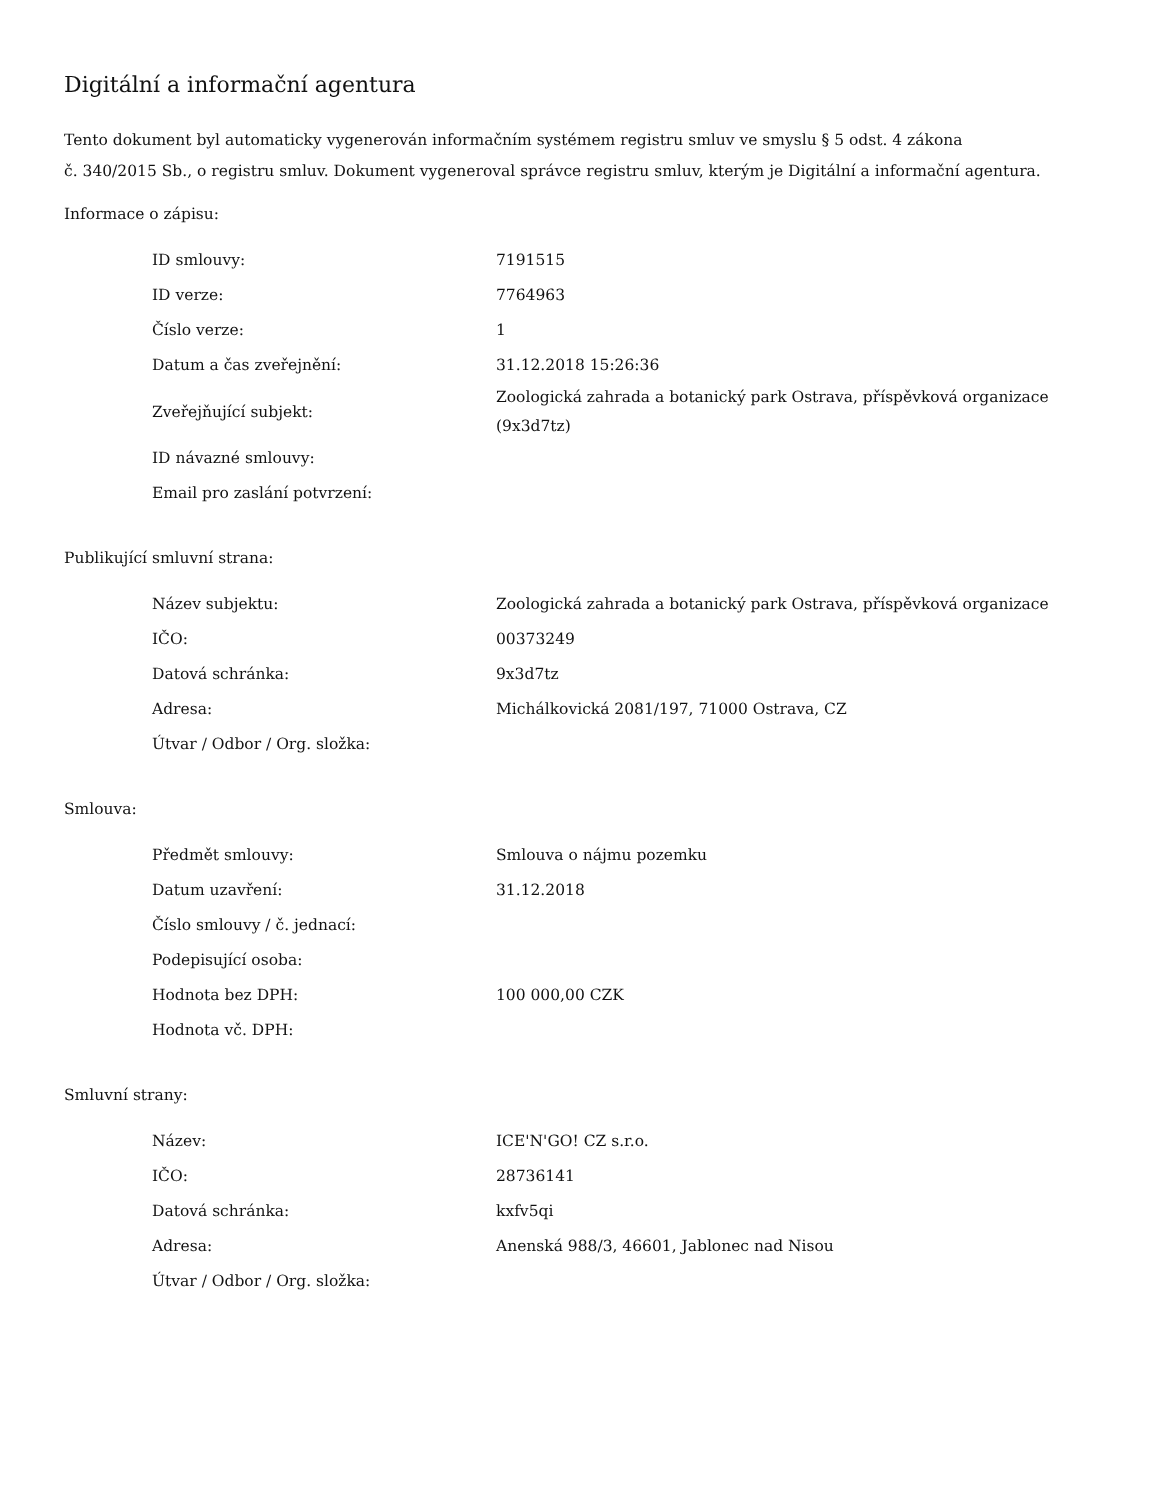Digitální a informační agentura
Tento dokument byl automaticky vygenerován informačním systémem registru smluv ve smyslu § 5 odst. 4 zákona
č. 340/2015 Sb., o registru smluv. Dokument vygeneroval správce registru smluv, kterým je Digitální a informační agentura.
Informace o zápisu:
| ID smlouvy: | 7191515 |
| ID verze: | 7764963 |
| Číslo verze: | 1 |
| Datum a čas zveřejnění: | 31.12.2018 15:26:36 |
| Zveřejňující subjekt: | Zoologická zahrada a botanický park Ostrava, příspěvková organizace (9x3d7tz) |
| ID návazné smlouvy: | |
| Email pro zaslání potvrzení: | |
Publikující smluvní strana:
| Název subjektu: | Zoologická zahrada a botanický park Ostrava, příspěvková organizace |
| IČO: | 00373249 |
| Datová schránka: | 9x3d7tz |
| Adresa: | Michálkovická 2081/197, 71000 Ostrava, CZ |
| Útvar / Odbor / Org. složka: | |
Smlouva:
| Předmět smlouvy: | Smlouva o nájmu pozemku |
| Datum uzavření: | 31.12.2018 |
| Číslo smlouvy / č. jednací: | |
| Podepisující osoba: | |
| Hodnota bez DPH: | 100 000,00 CZK |
| Hodnota vč. DPH: | |
Smluvní strany:
| Název: | ICE'N'GO! CZ s.r.o. |
| IČO: | 28736141 |
| Datová schránka: | kxfv5qi |
| Adresa: | Anenská 988/3, 46601, Jablonec nad Nisou |
| Útvar / Odbor / Org. složka: | |